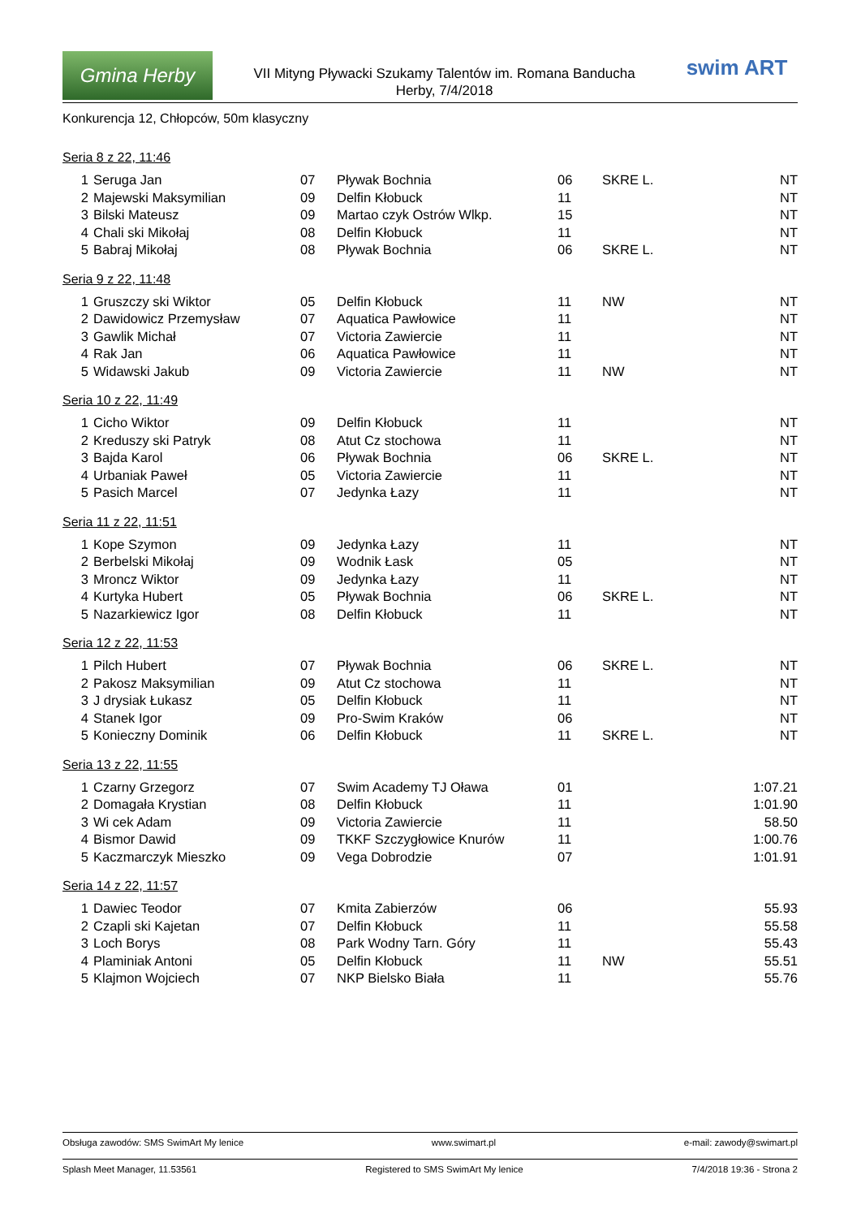Gmina Herby
VII Mityng Pływacki Szukamy Talentów im. Romana Banducha
Herby, 7/4/2018
swim ART
Konkurencja 12, Chłopców, 50m klasyczny
Seria 8 z 22, 11:46
| 1 | Seruga Jan | 07 | Pływak Bochnia | 06 | SKRE L. | NT |
| 2 | Majewski Maksymilian | 09 | Delfin Kłobuck | 11 | | NT |
| 3 | Bilski Mateusz | 09 | Martao czyk Ostrów Wlkp. | 15 | | NT |
| 4 | Chali ski Mikołaj | 08 | Delfin Kłobuck | 11 | | NT |
| 5 | Babraj Mikołaj | 08 | Pływak Bochnia | 06 | SKRE L. | NT |
Seria 9 z 22, 11:48
| 1 | Gruszczy ski Wiktor | 05 | Delfin Kłobuck | 11 | NW | NT |
| 2 | Dawidowicz Przemysław | 07 | Aquatica Pawłowice | 11 | | NT |
| 3 | Gawlik Michał | 07 | Victoria Zawiercie | 11 | | NT |
| 4 | Rak Jan | 06 | Aquatica Pawłowice | 11 | | NT |
| 5 | Widawski Jakub | 09 | Victoria Zawiercie | 11 | NW | NT |
Seria 10 z 22, 11:49
| 1 | Cicho Wiktor | 09 | Delfin Kłobuck | 11 | | NT |
| 2 | Kreduszy ski Patryk | 08 | Atut Cz stochowa | 11 | | NT |
| 3 | Bajda Karol | 06 | Pływak Bochnia | 06 | SKRE L. | NT |
| 4 | Urbaniak Paweł | 05 | Victoria Zawiercie | 11 | | NT |
| 5 | Pasich Marcel | 07 | Jedynka Łazy | 11 | | NT |
Seria 11 z 22, 11:51
| 1 | Kope Szymon | 09 | Jedynka Łazy | 11 | | NT |
| 2 | Berbelski Mikołaj | 09 | Wodnik Łask | 05 | | NT |
| 3 | Mroncz Wiktor | 09 | Jedynka Łazy | 11 | | NT |
| 4 | Kurtyka Hubert | 05 | Pływak Bochnia | 06 | SKRE L. | NT |
| 5 | Nazarkiewicz Igor | 08 | Delfin Kłobuck | 11 | | NT |
Seria 12 z 22, 11:53
| 1 | Pilch Hubert | 07 | Pływak Bochnia | 06 | SKRE L. | NT |
| 2 | Pakosz Maksymilian | 09 | Atut Cz stochowa | 11 | | NT |
| 3 | J drysiak Łukasz | 05 | Delfin Kłobuck | 11 | | NT |
| 4 | Stanek Igor | 09 | Pro-Swim Kraków | 06 | | NT |
| 5 | Konieczny Dominik | 06 | Delfin Kłobuck | 11 | SKRE L. | NT |
Seria 13 z 22, 11:55
| 1 | Czarny Grzegorz | 07 | Swim Academy TJ Oława | 01 | | 1:07.21 |
| 2 | Domagała Krystian | 08 | Delfin Kłobuck | 11 | | 1:01.90 |
| 3 | Wi cek Adam | 09 | Victoria Zawiercie | 11 | | 58.50 |
| 4 | Bismor Dawid | 09 | TKKF Szczygłowice Knurów | 11 | | 1:00.76 |
| 5 | Kaczmarczyk Mieszko | 09 | Vega Dobrodzie | 07 | | 1:01.91 |
Seria 14 z 22, 11:57
| 1 | Dawiec Teodor | 07 | Kmita Zabierzów | 06 | | 55.93 |
| 2 | Czapli ski Kajetan | 07 | Delfin Kłobuck | 11 | | 55.58 |
| 3 | Loch Borys | 08 | Park Wodny Tarn. Góry | 11 | | 55.43 |
| 4 | Plaminiak Antoni | 05 | Delfin Kłobuck | 11 | NW | 55.51 |
| 5 | Klajmon Wojciech | 07 | NKP Bielsko Biała | 11 | | 55.76 |
Obsługa zawodów: SMS SwimArt My lenice www.swimart.pl e-mail: zawody@swimart.pl
Splash Meet Manager, 11.53561 Registered to SMS SwimArt My lenice 7/4/2018 19:36 - Strona 2